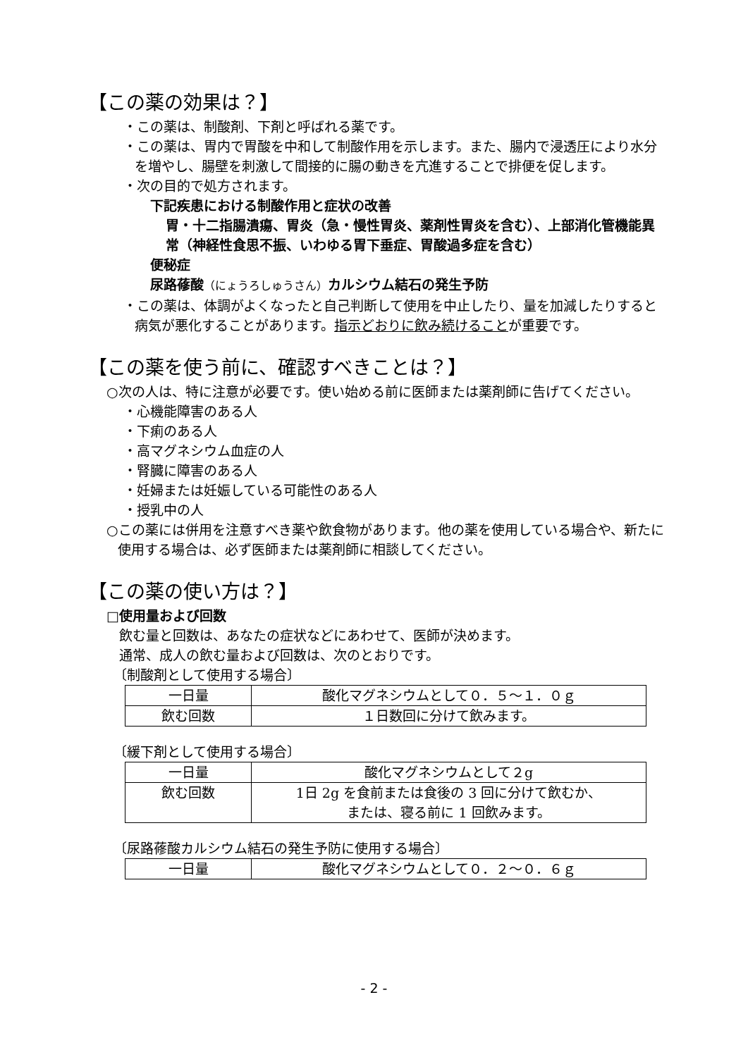【この薬の効果は？】
・この薬は、制酸剤、下剤と呼ばれる薬です。
・この薬は、胃内で胃酸を中和して制酸作用を示します。また、腸内で浸透圧により水分を増やし、腸壁を刺激して間接的に腸の動きを亢進することで排便を促します。
・次の目的で処方されます。
下記疾患における制酸作用と症状の改善
胃・十二指腸潰瘍、胃炎（急・慢性胃炎、薬剤性胃炎を含む）、上部消化管機能異常（神経性食思不振、いわゆる胃下垂症、胃酸過多症を含む）
便秘症
尿路蓚酸（にょうろしゅうさん）カルシウム結石の発生予防
・この薬は、体調がよくなったと自己判断して使用を中止したり、量を加減したりすると病気が悪化することがあります。指示どおりに飲み続けることが重要です。
【この薬を使う前に、確認すべきことは？】
○次の人は、特に注意が必要です。使い始める前に医師または薬剤師に告げてください。
・心機能障害のある人
・下痢のある人
・高マグネシウム血症の人
・腎臓に障害のある人
・妊婦または妊娠している可能性のある人
・授乳中の人
○この薬には併用を注意すべき薬や飲食物があります。他の薬を使用している場合や、新たに使用する場合は、必ず医師または薬剤師に相談してください。
【この薬の使い方は？】
□使用量および回数
飲む量と回数は、あなたの症状などにあわせて、医師が決めます。
通常、成人の飲む量および回数は、次のとおりです。
〔制酸剤として使用する場合〕
| 一日量 | 酸化マグネシウムとして０．５～１．０ｇ |
| 飲む回数 | １日数回に分けて飲みます。 |
〔緩下剤として使用する場合〕
| 一日量 | 酸化マグネシウムとして２g |
| 飲む回数 | 1日 2g を食前または食後の 3 回に分けて飲むか、 または、寝る前に 1 回飲みます。 |
〔尿路蓚酸カルシウム結石の発生予防に使用する場合〕
| 一日量 | 酸化マグネシウムとして０．２～０．６ｇ |
- 2 -